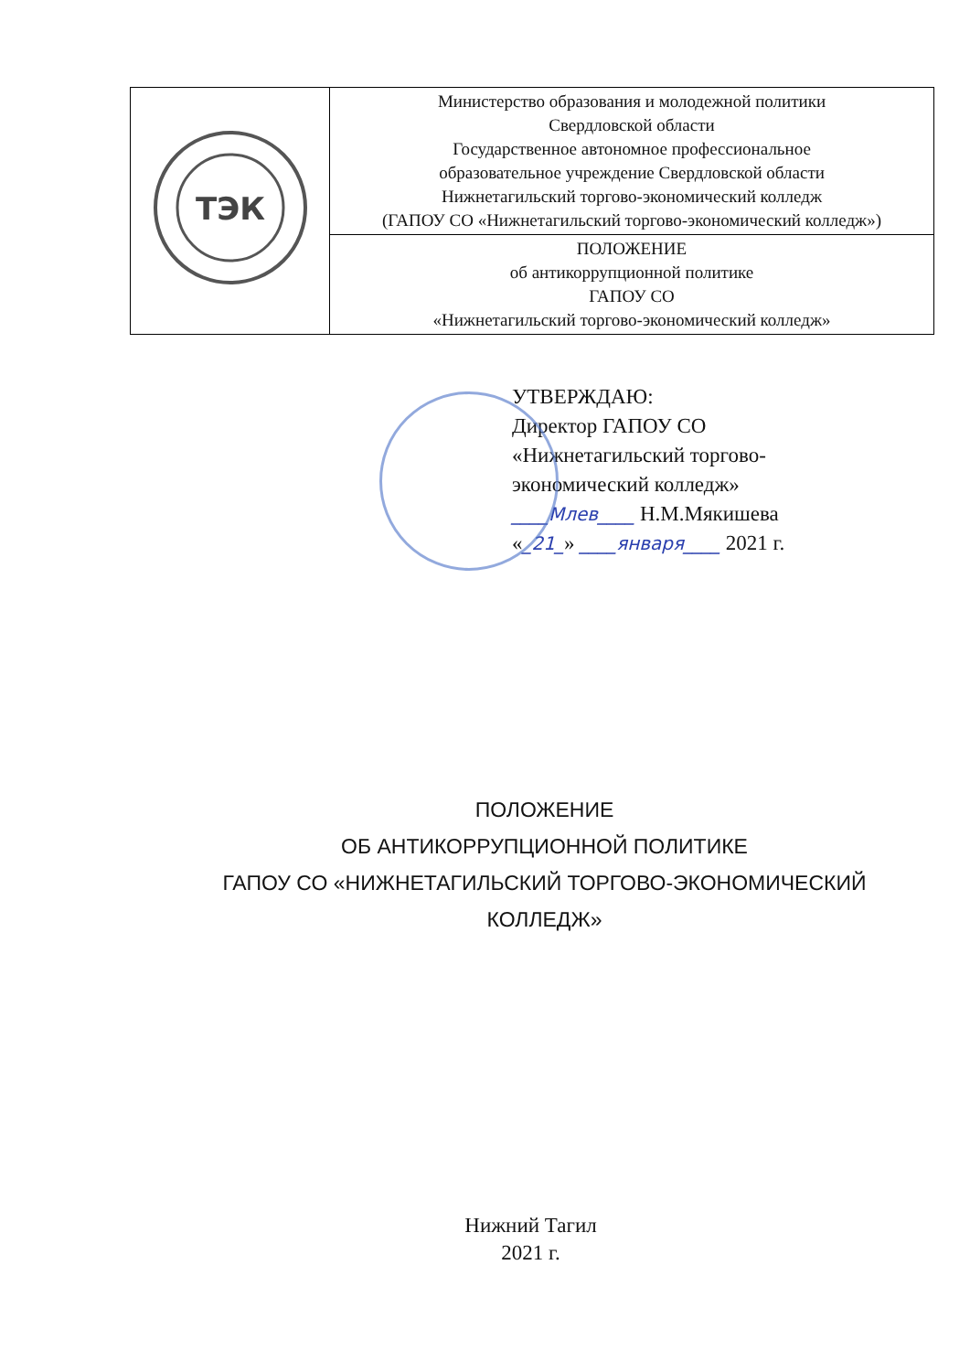| ТЭК | Министерство образования и молодежной политики Свердловской области Государственное автономное профессиональное образовательное учреждение Свердловской области Нижнетагильский торгово-экономический колледж (ГАПОУ СО «Нижнетагильский торгово-экономический колледж») |
| | ПОЛОЖЕНИЕ об антикоррупционной политике ГАПОУ СО «Нижнетагильский торгово-экономический колледж» |
УТВЕРЖДАЮ:
Директор ГАПОУ СО
«Нижнетагильский торгово-
экономический колледж»
____Млев____ Н.М.Мякишева
«_21_» ____января____ 2021 г.
ПОЛОЖЕНИЕ
ОБ АНТИКОРРУПЦИОННОЙ ПОЛИТИКЕ
ГАПОУ СО «НИЖНЕТАГИЛЬСКИЙ ТОРГОВО-ЭКОНОМИЧЕСКИЙ
КОЛЛЕДЖ»
Нижний Тагил
2021 г.